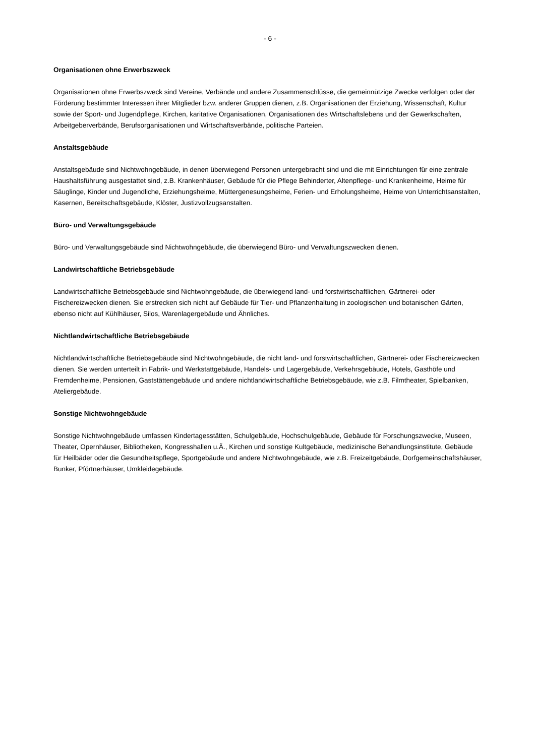- 6 -
Organisationen ohne Erwerbszweck
Organisationen ohne Erwerbszweck sind Vereine, Verbände und andere Zusammenschlüsse, die gemeinnützige Zwecke verfolgen oder der Förderung bestimmter Interessen ihrer Mitglieder bzw. anderer Gruppen dienen, z.B. Organisationen der Erziehung, Wissenschaft, Kultur sowie der Sport- und Jugendpflege, Kirchen, karitative Organisationen, Organisationen des Wirtschaftslebens und der Gewerkschaften, Arbeitgeberverbände, Berufsorganisationen und Wirtschaftsverbände, politische Parteien.
Anstaltsgebäude
Anstaltsgebäude sind Nichtwohngebäude, in denen überwiegend Personen untergebracht sind und die mit Einrichtungen für eine zentrale Haushaltsführung ausgestattet sind, z.B. Krankenhäuser, Gebäude für die Pflege Behinderter, Altenpflege- und Krankenheime, Heime für Säuglinge, Kinder und Jugendliche, Erziehungsheime, Müttergenesungsheime, Ferien- und Erholungsheime, Heime von Unterrichtsanstalten, Kasernen, Bereitschaftsgebäude, Klöster, Justizvollzugsanstalten.
Büro- und Verwaltungsgebäude
Büro- und Verwaltungsgebäude sind Nichtwohngebäude, die überwiegend Büro- und Verwaltungszwecken dienen.
Landwirtschaftliche Betriebsgebäude
Landwirtschaftliche Betriebsgebäude sind Nichtwohngebäude, die überwiegend land- und forstwirtschaftlichen, Gärtnerei- oder Fischereizwecken dienen. Sie erstrecken sich nicht auf Gebäude für Tier- und Pflanzenhaltung in zoologischen und botanischen Gärten, ebenso nicht auf Kühlhäuser, Silos, Warenlagergebäude und Ähnliches.
Nichtlandwirtschaftliche Betriebsgebäude
Nichtlandwirtschaftliche Betriebsgebäude sind Nichtwohngebäude, die nicht land- und forstwirtschaftlichen, Gärtnerei- oder Fischereizwecken dienen. Sie werden unterteilt in Fabrik- und Werkstattgebäude, Handels- und Lagergebäude, Verkehrsgebäude, Hotels, Gasthöfe und Fremdenheime, Pensionen, Gaststättengebäude und andere nichtlandwirtschaftliche Betriebsgebäude, wie z.B. Filmtheater, Spielbanken, Ateliergebäude.
Sonstige Nichtwohngebäude
Sonstige Nichtwohngebäude umfassen Kindertagesstätten, Schulgebäude, Hochschulgebäude, Gebäude für Forschungszwecke, Museen, Theater, Opernhäuser, Bibliotheken, Kongresshallen u.Ä., Kirchen und sonstige Kultgebäude, medizinische Behandlungsinstitute, Gebäude für Heilbäder oder die Gesundheitspflege, Sportgebäude und andere Nichtwohngebäude, wie z.B. Freizeitgebäude, Dorfgemeinschaftshäuser, Bunker, Pförtnerhäuser, Umkleidegebäude.